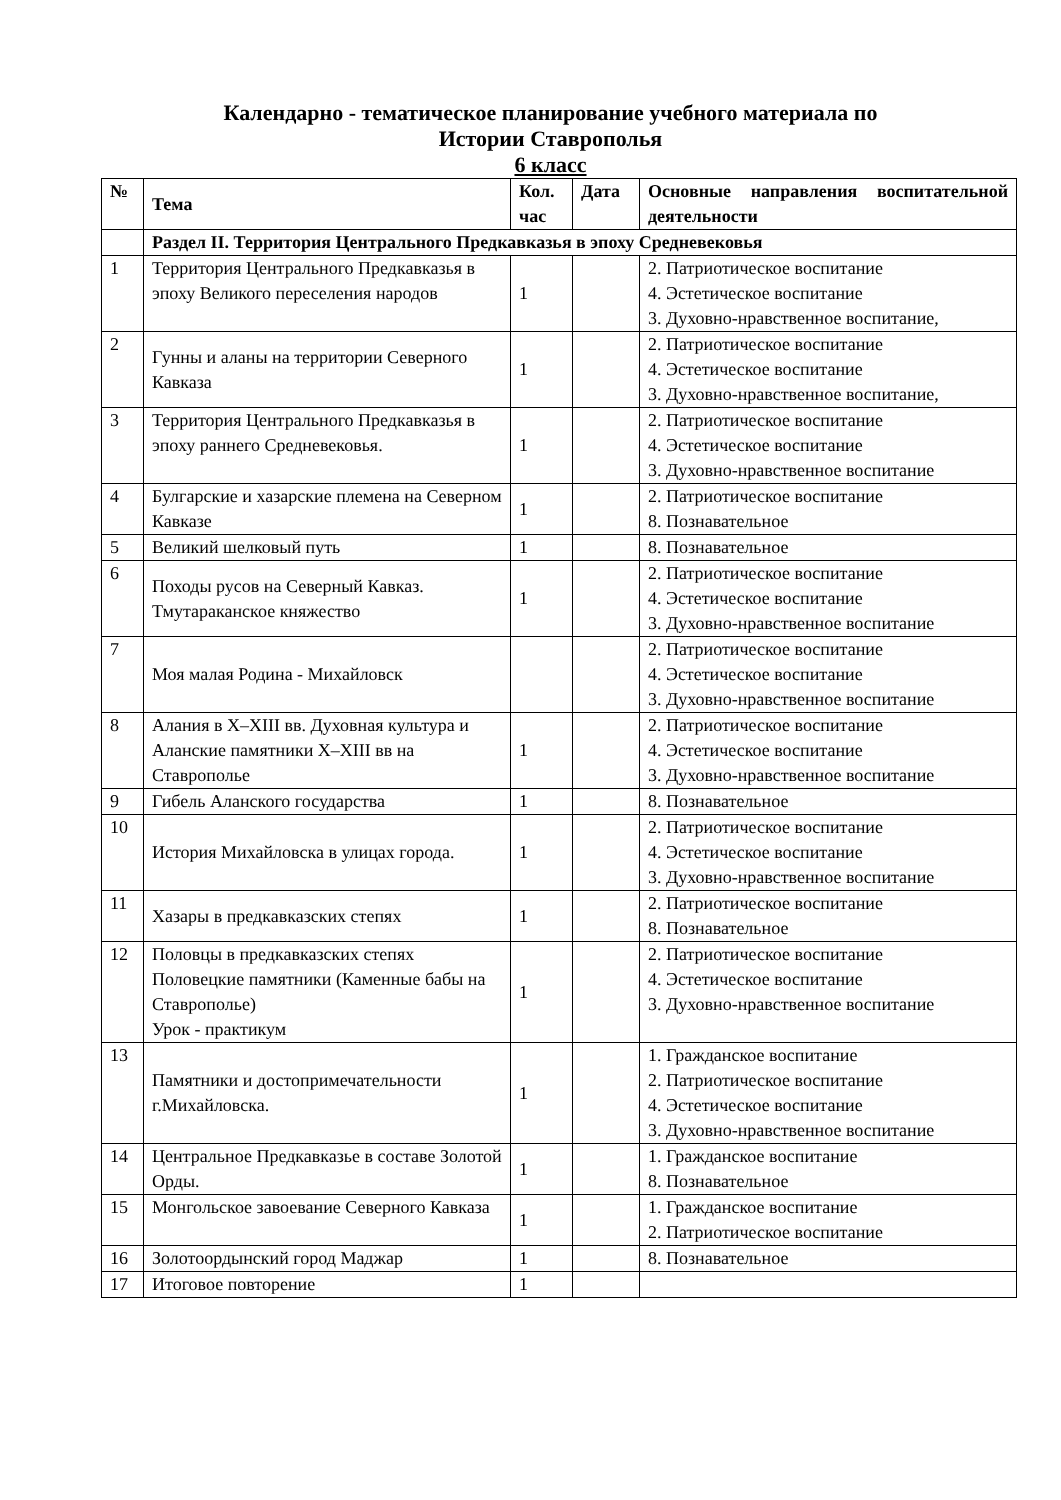Календарно - тематическое планирование учебного материала по
Истории Ставрополья
6 класс
| № | Тема | Кол. час | Дата | Основные направления воспитательной деятельности |
| --- | --- | --- | --- | --- |
| | Раздел II. Территория Центрального Предкавказья в эпоху Средневековья | | | |
| 1 | Территория Центрального Предкавказья в эпоху Великого переселения народов | 1 | | 2. Патриотическое воспитание 4. Эстетическое воспитание 3. Духовно-нравственное воспитание, |
| 2 | Гунны и аланы на территории Северного Кавказа | 1 | | 2. Патриотическое воспитание 4. Эстетическое воспитание 3. Духовно-нравственное воспитание, |
| 3 | Территория Центрального Предкавказья в эпоху раннего Средневековья. | 1 | | 2. Патриотическое воспитание 4. Эстетическое воспитание 3. Духовно-нравственное воспитание |
| 4 | Булгарские и хазарские племена на Северном Кавказе | 1 | | 2. Патриотическое воспитание 8. Познавательное |
| 5 | Великий шелковый путь | 1 | | 8. Познавательное |
| 6 | Походы русов на Северный Кавказ. Тмутараканское княжество | 1 | | 2. Патриотическое воспитание 4. Эстетическое воспитание 3. Духовно-нравственное воспитание |
| 7 | Моя малая Родина - Михайловск | | | 2. Патриотическое воспитание 4. Эстетическое воспитание 3. Духовно-нравственное воспитание |
| 8 | Алания в X–XIII вв. Духовная культура и Аланские памятники X–XIII вв на Ставрополье | 1 | | 2. Патриотическое воспитание 4. Эстетическое воспитание 3. Духовно-нравственное воспитание |
| 9 | Гибель Аланского государства | 1 | | 8. Познавательное |
| 10 | История Михайловска в улицах города. | 1 | | 2. Патриотическое воспитание 4. Эстетическое воспитание 3. Духовно-нравственное воспитание |
| 11 | Хазары в предкавказских степях | 1 | | 2. Патриотическое воспитание 8. Познавательное |
| 12 | Половцы в предкавказских степях Половецкие памятники (Каменные бабы на Ставрополье) Урок - практикум | 1 | | 2. Патриотическое воспитание 4. Эстетическое воспитание 3. Духовно-нравственное воспитание |
| 13 | Памятники и достопримечательности г.Михайловска. | 1 | | 1. Гражданское воспитание 2. Патриотическое воспитание 4. Эстетическое воспитание 3. Духовно-нравственное воспитание |
| 14 | Центральное Предкавказье в составе Золотой Орды. | 1 | | 1. Гражданское воспитание 8. Познавательное |
| 15 | Монгольское завоевание Северного Кавказа | 1 | | 1. Гражданское воспитание 2. Патриотическое воспитание |
| 16 | Золотоордынский город Маджар | 1 | | 8. Познавательное |
| 17 | Итоговое повторение | 1 | | |